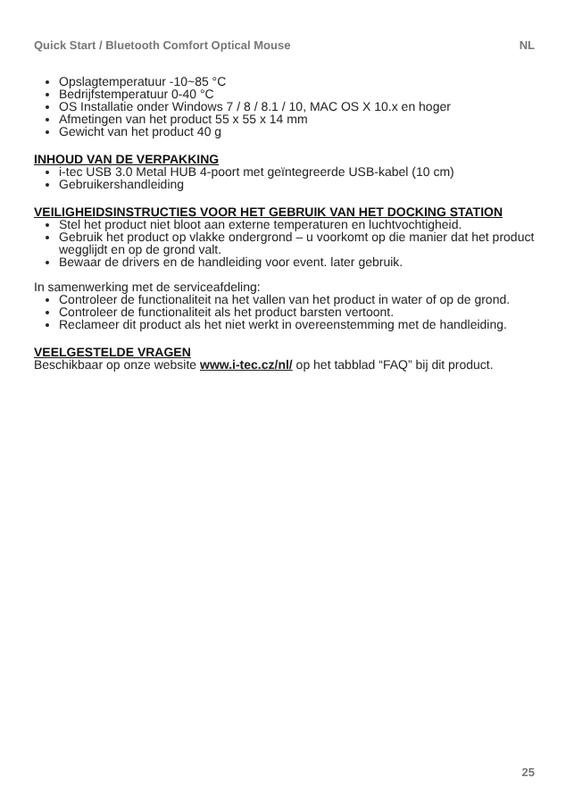Quick Start / Bluetooth Comfort Optical Mouse NL
Opslagtemperatuur -10~85 °C
Bedrijfstemperatuur 0-40 °C
OS Installatie onder Windows 7 / 8 / 8.1 / 10, MAC OS X 10.x en hoger
Afmetingen van het product 55 x 55 x 14 mm
Gewicht van het product 40 g
INHOUD VAN DE VERPAKKING
i-tec USB 3.0 Metal HUB 4-poort met geïntegreerde USB-kabel (10 cm)
Gebruikershandleiding
VEILIGHEIDSINSTRUCTIES VOOR HET GEBRUIK VAN HET DOCKING STATION
Stel het product niet bloot aan externe temperaturen en luchtvochtigheid.
Gebruik het product op vlakke ondergrond – u voorkomt op die manier dat het product wegglijdt en op de grond valt.
Bewaar de drivers en de handleiding voor event. later gebruik.
In samenwerking met de serviceafdeling:
Controleer de functionaliteit na het vallen van het product in water of op de grond.
Controleer de functionaliteit als het product barsten vertoont.
Reclameer dit product als het niet werkt in overeenstemming met de handleiding.
VEELGESTELDE VRAGEN
Beschikbaar op onze website www.i-tec.cz/nl/ op het tabblad “FAQ” bij dit product.
25